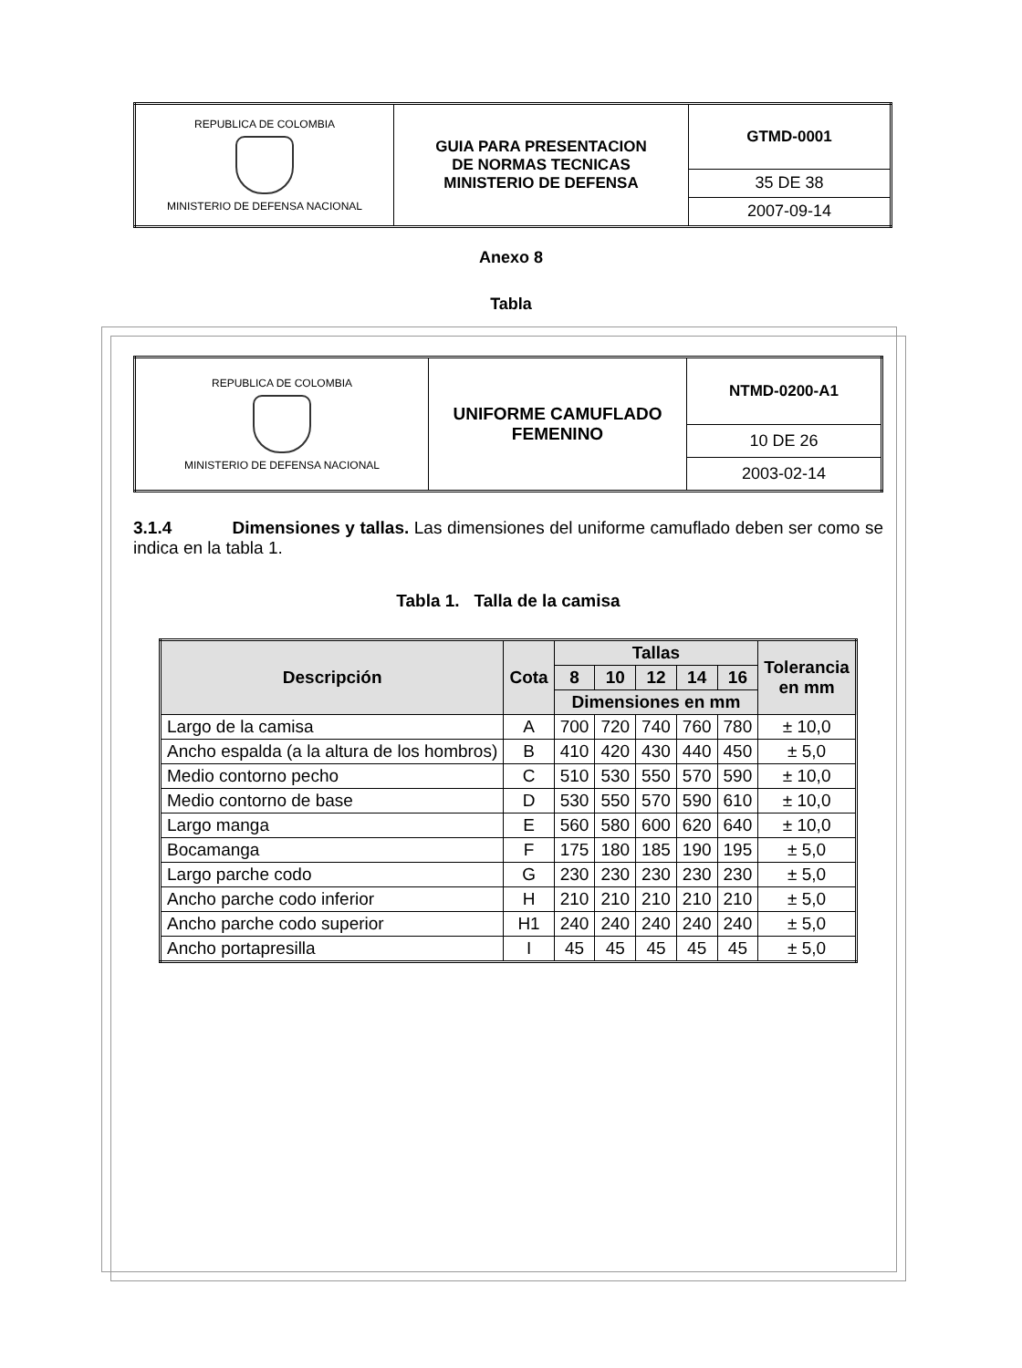| REPUBLICA DE COLOMBIA MINISTERIO DE DEFENSA NACIONAL | GUIA PARA PRESENTACION DE NORMAS TECNICAS MINISTERIO DE DEFENSA | GTMD-0001 |
| | | 35 DE 38 |
| | | 2007-09-14 |
Anexo 8
Tabla
| REPUBLICA DE COLOMBIA MINISTERIO DE DEFENSA NACIONAL | UNIFORME CAMUFLADO FEMENINO | NTMD-0200-A1 |
| | | 10 DE 26 |
| | | 2003-02-14 |
3.1.4 Dimensiones y tallas. Las dimensiones del uniforme camuflado deben ser como se indica en la tabla 1.
Tabla 1. Talla de la camisa
| Descripción | Cota | Tallas | | | | | Tolerancia en mm |
| --- | --- | --- | --- | --- | --- | --- | --- |
| | | 8 | 10 | 12 | 14 | 16 | |
| | | Dimensiones en mm | | | | | |
| Largo de la camisa | A | 700 | 720 | 740 | 760 | 780 | ± 10,0 |
| Ancho espalda (a la altura de los hombros) | B | 410 | 420 | 430 | 440 | 450 | ± 5,0 |
| Medio contorno pecho | C | 510 | 530 | 550 | 570 | 590 | ± 10,0 |
| Medio contorno de base | D | 530 | 550 | 570 | 590 | 610 | ± 10,0 |
| Largo manga | E | 560 | 580 | 600 | 620 | 640 | ± 10,0 |
| Bocamanga | F | 175 | 180 | 185 | 190 | 195 | ± 5,0 |
| Largo parche codo | G | 230 | 230 | 230 | 230 | 230 | ± 5,0 |
| Ancho parche codo inferior | H | 210 | 210 | 210 | 210 | 210 | ± 5,0 |
| Ancho parche codo superior | H1 | 240 | 240 | 240 | 240 | 240 | ± 5,0 |
| Ancho portapresilla | I | 45 | 45 | 45 | 45 | 45 | ± 5,0 |